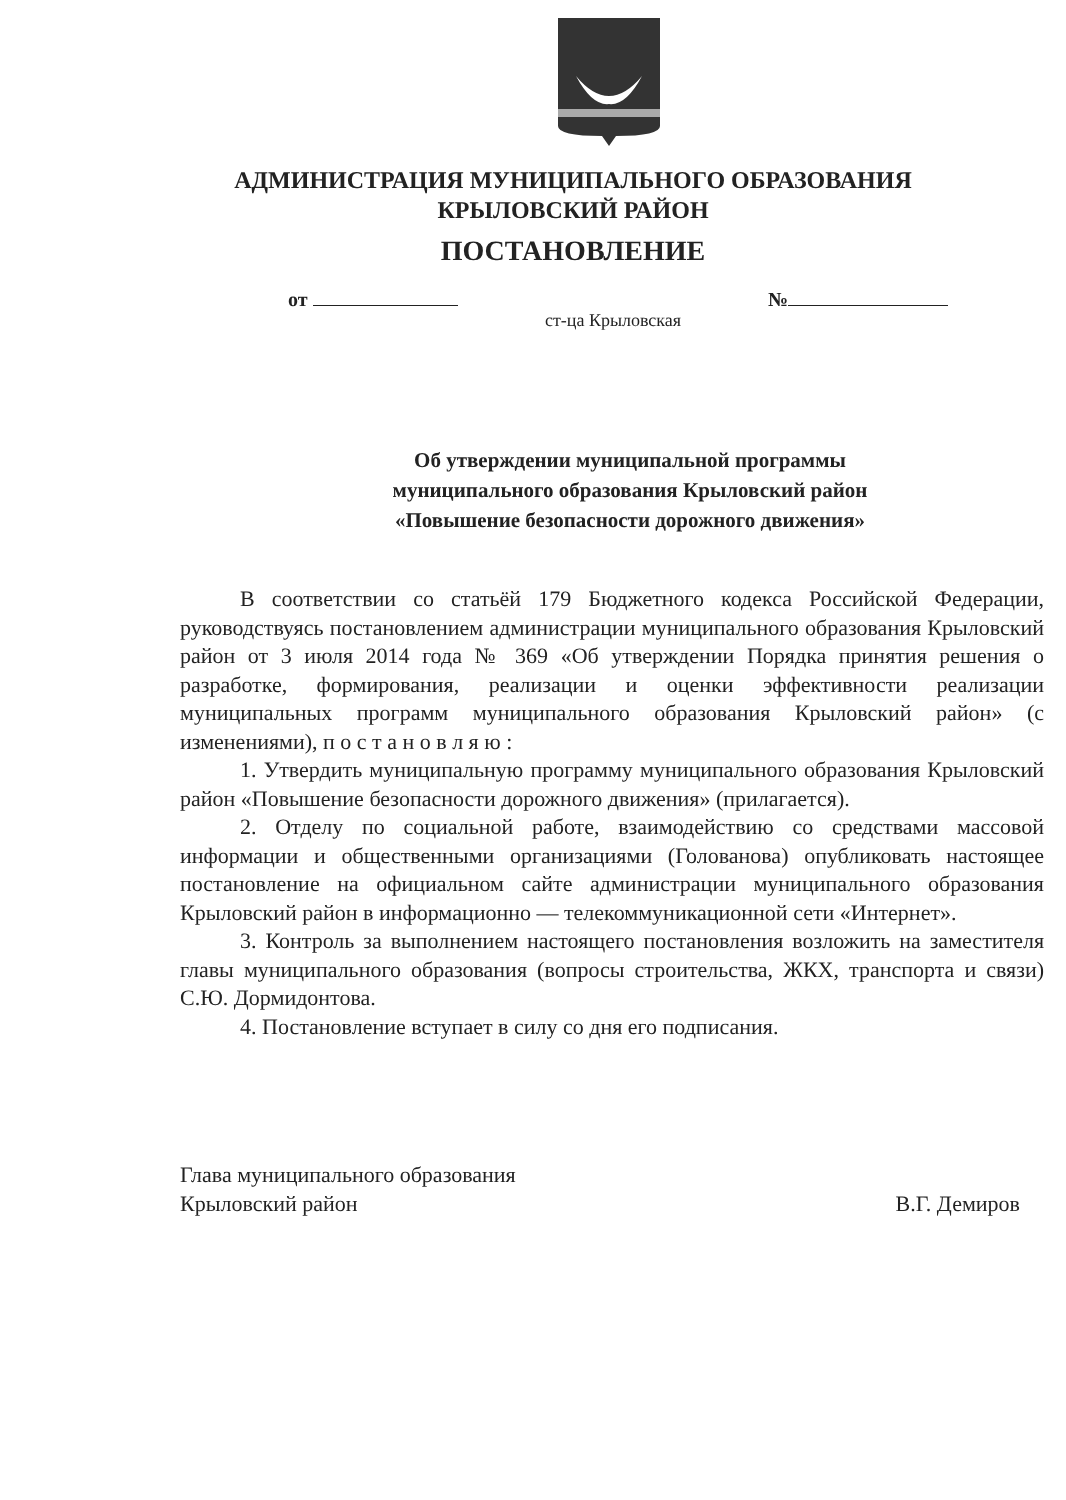АДМИНИСТРАЦИЯ МУНИЦИПАЛЬНОГО ОБРАЗОВАНИЯ
КРЫЛОВСКИЙ РАЙОН
ПОСТАНОВЛЕНИЕ
от №
ст-ца Крыловская
Об утверждении муниципальной программы
муниципального образования Крыловский район
«Повышение безопасности дорожного движения»
В соответствии со статьёй 179 Бюджетного кодекса Российской Федерации, руководствуясь постановлением администрации муниципального образования Крыловский район от 3 июля 2014 года № 369 «Об утверждении Порядка принятия решения о разработке, формирования, реализации и оценки эффективности реализации муниципальных программ муниципального образования Крыловский район» (с изменениями), п о с т а н о в л я ю :
1. Утвердить муниципальную программу муниципального образования Крыловский район «Повышение безопасности дорожного движения» (прилагается).
2. Отделу по социальной работе, взаимодействию со средствами массовой информации и общественными организациями (Голованова) опубликовать настоящее постановление на официальном сайте администрации муниципального образования Крыловский район в информационно — телекоммуникационной сети «Интернет».
3. Контроль за выполнением настоящего постановления возложить на заместителя главы муниципального образования (вопросы строительства, ЖКХ, транспорта и связи) С.Ю. Дормидонтова.
4. Постановление вступает в силу со дня его подписания.
Глава муниципального образования
Крыловский район В.Г. Демиров